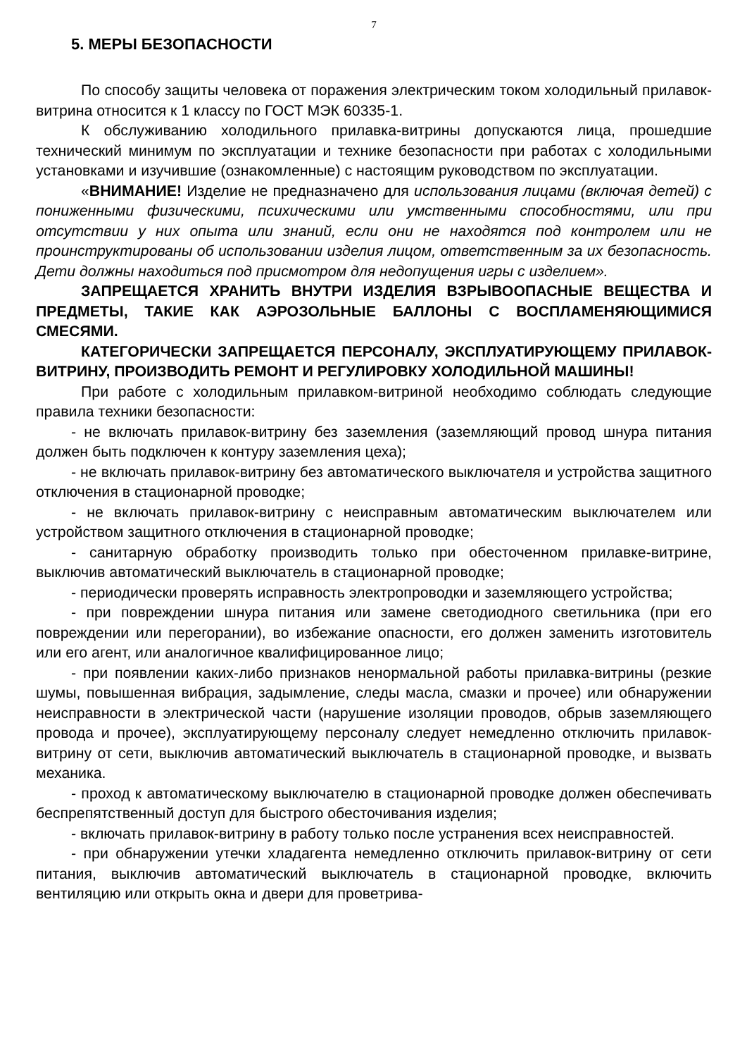7
5. МЕРЫ БЕЗОПАСНОСТИ
По способу защиты человека от поражения электрическим током холодильный прилавок-витрина относится к 1 классу по ГОСТ МЭК 60335-1.
К обслуживанию холодильного прилавка-витрины допускаются лица, прошедшие технический минимум по эксплуатации и технике безопасности при работах с холодильными установками и изучившие (ознакомленные) с настоящим руководством по эксплуатации.
«ВНИМАНИЕ! Изделие не предназначено для использования лицами (включая детей) с пониженными физическими, психическими или умственными способностями, или при отсутствии у них опыта или знаний, если они не находятся под контролем или не проинструктированы об использовании изделия лицом, ответственным за их безопасность. Дети должны находиться под присмотром для недопущения игры с изделием».
ЗАПРЕЩАЕТСЯ ХРАНИТЬ ВНУТРИ ИЗДЕЛИЯ ВЗРЫВООПАСНЫЕ ВЕЩЕСТВА И ПРЕДМЕТЫ, ТАКИЕ КАК АЭРОЗОЛЬНЫЕ БАЛЛОНЫ С ВОСПЛАМЕНЯЮЩИМИСЯ СМЕСЯМИ.
КАТЕГОРИЧЕСКИ ЗАПРЕЩАЕТСЯ ПЕРСОНАЛУ, ЭКСПЛУАТИРУЮЩЕМУ ПРИЛАВОК-ВИТРИНУ, ПРОИЗВОДИТЬ РЕМОНТ И РЕГУЛИРОВКУ ХОЛОДИЛЬНОЙ МАШИНЫ!
При работе с холодильным прилавком-витриной необходимо соблюдать следующие правила техники безопасности:
- не включать прилавок-витрину без заземления (заземляющий провод шнура питания должен быть подключен к контуру заземления цеха);
- не включать прилавок-витрину без автоматического выключателя и устройства защитного отключения в стационарной проводке;
- не включать прилавок-витрину с неисправным автоматическим выключателем или устройством защитного отключения в стационарной проводке;
- санитарную обработку производить только при обесточенном прилавке-витрине, выключив автоматический выключатель в стационарной проводке;
- периодически проверять исправность электропроводки и заземляющего устройства;
- при повреждении шнура питания или замене светодиодного светильника (при его повреждении или перегорании), во избежание опасности, его должен заменить изготовитель или его агент, или аналогичное квалифицированное лицо;
- при появлении каких-либо признаков ненормальной работы прилавка-витрины (резкие шумы, повышенная вибрация, задымление, следы масла, смазки и прочее) или обнаружении неисправности в электрической части (нарушение изоляции проводов, обрыв заземляющего провода и прочее), эксплуатирующему персоналу следует немедленно отключить прилавок-витрину от сети, выключив автоматический выключатель в стационарной проводке, и вызвать механика.
- проход к автоматическому выключателю в стационарной проводке должен обеспечивать беспрепятственный доступ для быстрого обесточивания изделия;
- включать прилавок-витрину в работу только после устранения всех неисправностей.
- при обнаружении утечки хладагента немедленно отключить прилавок-витрину от сети питания, выключив автоматический выключатель в стационарной проводке, включить вентиляцию или открыть окна и двери для проветрива-